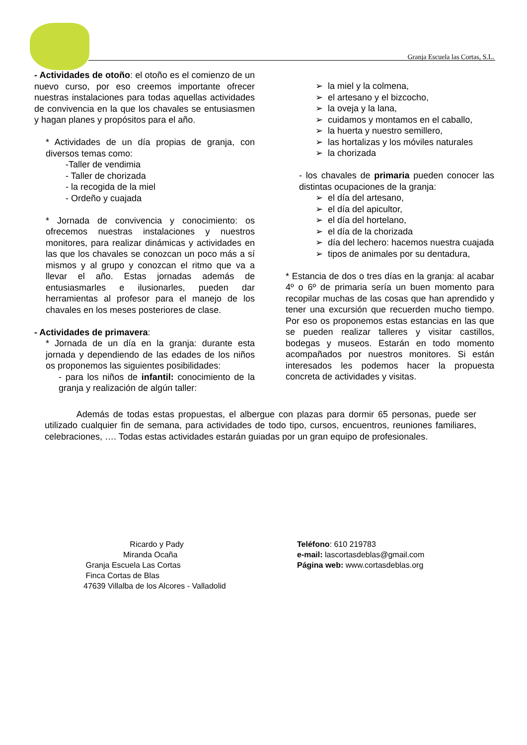Granja Escuela las Cortas, S.L.
- Actividades de otoño: el otoño es el comienzo de un nuevo curso, por eso creemos importante ofrecer nuestras instalaciones para todas aquellas actividades de convivencia en la que los chavales se entusiasmen y hagan planes y propósitos para el año.
* Actividades de un día propias de granja, con diversos temas como:
-Taller de vendimia
- Taller de chorizada
- la recogida de la miel
- Ordeño y cuajada
* Jornada de convivencia y conocimiento: os ofrecemos nuestras instalaciones y nuestros monitores, para realizar dinámicas y actividades en las que los chavales se conozcan un poco más a sí mismos y al grupo y conozcan el ritmo que va a llevar el año. Estas jornadas además de entusiasmarles e ilusionarles, pueden dar herramientas al profesor para el manejo de los chavales en los meses posteriores de clase.
- Actividades de primavera:
* Jornada de un día en la granja: durante esta jornada y dependiendo de las edades de los niños os proponemos las siguientes posibilidades:
- para los niños de infantil: conocimiento de la granja y realización de algún taller:
➢ la miel y la colmena,
➢ el artesano y el bizcocho,
➢ la oveja y la lana,
➢ cuidamos y montamos en el caballo,
➢ la huerta y nuestro semillero,
➢ las hortalizas y los móviles naturales
➢ la chorizada
- los chavales de primaria pueden conocer las distintas ocupaciones de la granja:
➢ el día del artesano,
➢ el día del apicultor,
➢ el día del hortelano,
➢ el día de la chorizada
➢ día del lechero: hacemos nuestra cuajada
➢ tipos de animales por su dentadura,
* Estancia de dos o tres días en la granja: al acabar 4º o 6º de primaria sería un buen momento para recopilar muchas de las cosas que han aprendido y tener una excursión que recuerden mucho tiempo. Por eso os proponemos estas estancias en las que se pueden realizar talleres y visitar castillos, bodegas y museos. Estarán en todo momento acompañados por nuestros monitores. Si están interesados les podemos hacer la propuesta concreta de actividades y visitas.
Además de todas estas propuestas, el albergue con plazas para dormir 65 personas, puede ser utilizado cualquier fin de semana, para actividades de todo tipo, cursos, encuentros, reuniones familiares, celebraciones, …. Todas estas actividades estarán guiadas por un gran equipo de profesionales.
Ricardo y Pady
Miranda Ocaña
Granja Escuela Las Cortas
Finca Cortas de Blas
47639 Villalba de los Alcores - Valladolid
Teléfono: 610 219783
e-mail: lascortasdeblas@gmail.com
Página web: www.cortasdeblas.org